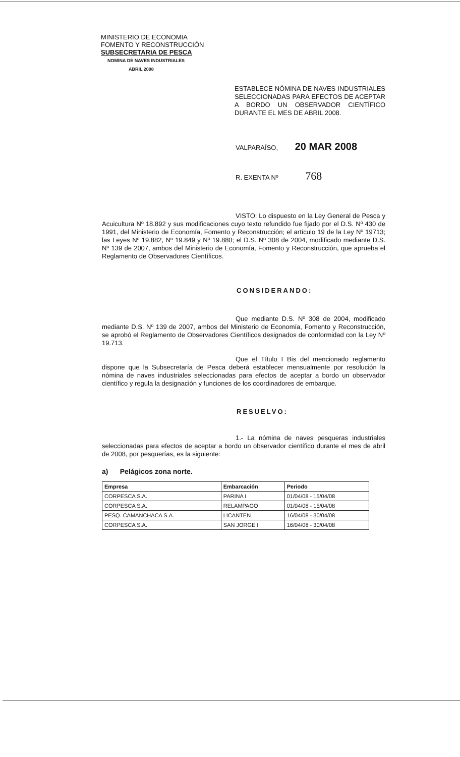MINISTERIO DE ECONOMIA
FOMENTO Y RECONSTRUCCIÓN
SUBSECRETARIA DE PESCA
NOMINA DE NAVES INDUSTRIALES
ABRIL 2008
ESTABLECE NÓMINA DE NAVES INDUSTRIALES SELECCIONADAS PARA EFECTOS DE ACEPTAR A BORDO UN OBSERVADOR CIENTÍFICO DURANTE EL MES DE ABRIL 2008.
VALPARAÍSO, 20 MAR 2008
R. EXENTA Nº 768
VISTO: Lo dispuesto en la Ley General de Pesca y Acuicultura Nº 18.892 y sus modificaciones cuyo texto refundido fue fijado por el D.S. Nº 430 de 1991, del Ministerio de Economía, Fomento y Reconstrucción; el artículo 19 de la Ley Nº 19713; las Leyes Nº 19.882, Nº 19.849 y Nº 19.880; el D.S. Nº 308 de 2004, modificado mediante D.S. Nº 139 de 2007, ambos del Ministerio de Economía, Fomento y Reconstrucción, que aprueba el Reglamento de Observadores Científicos.
CONSIDERANDO:
Que mediante D.S. Nº 308 de 2004, modificado mediante D.S. Nº 139 de 2007, ambos del Ministerio de Economía, Fomento y Reconstrucción, se aprobó el Reglamento de Observadores Científicos designados de conformidad con la Ley Nº 19.713.
Que el Título I Bis del mencionado reglamento dispone que la Subsecretaría de Pesca deberá establecer mensualmente por resolución la nómina de naves industriales seleccionadas para efectos de aceptar a bordo un observador científico y regula la designación y funciones de los coordinadores de embarque.
RESUELVO:
1.- La nómina de naves pesqueras industriales seleccionadas para efectos de aceptar a bordo un observador científico durante el mes de abril de 2008, por pesquerías, es la siguiente:
a) Pelágicos zona norte.
| Empresa | Embarcación | Periodo |
| --- | --- | --- |
| CORPESCA S.A. | PARINA I | 01/04/08 - 15/04/08 |
| CORPESCA S.A. | RELAMPAGO | 01/04/08 - 15/04/08 |
| PESQ. CAMANCHACA S.A. | LICANTEN | 16/04/08 - 30/04/08 |
| CORPESCA S.A. | SAN JORGE I | 16/04/08 - 30/04/08 |